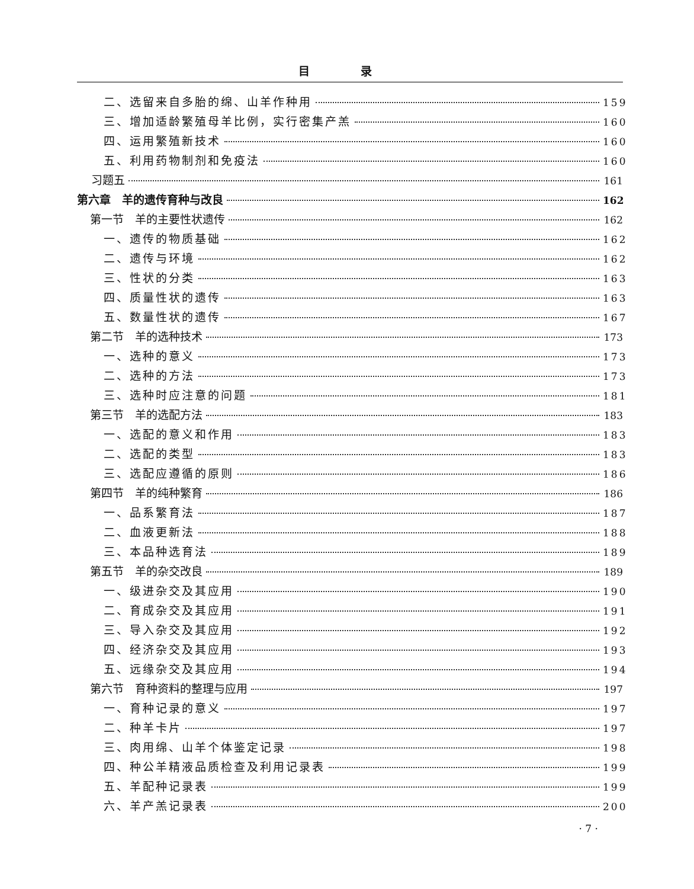目 录
二、选留来自多胎的绵、山羊作种用 159
三、增加适龄繁殖母羊比例，实行密集产羔 160
四、运用繁殖新技术 160
五、利用药物制剂和免疫法 160
习题五 161
第六章　羊的遗传育种与改良 162
第一节　羊的主要性状遗传 162
一、遗传的物质基础 162
二、遗传与环境 162
三、性状的分类 163
四、质量性状的遗传 163
五、数量性状的遗传 167
第二节　羊的选种技术 173
一、选种的意义 173
二、选种的方法 173
三、选种时应注意的问题 181
第三节　羊的选配方法 183
一、选配的意义和作用 183
二、选配的类型 183
三、选配应遵循的原则 186
第四节　羊的纯种繁育 186
一、品系繁育法 187
二、血液更新法 188
三、本品种选育法 189
第五节　羊的杂交改良 189
一、级进杂交及其应用 190
二、育成杂交及其应用 191
三、导入杂交及其应用 192
四、经济杂交及其应用 193
五、远缘杂交及其应用 194
第六节　育种资料的整理与应用 197
一、育种记录的意义 197
二、种羊卡片 197
三、肉用绵、山羊个体鉴定记录 198
四、种公羊精液品质检查及利用记录表 199
五、羊配种记录表 199
六、羊产羔记录表 200
· 7 ·